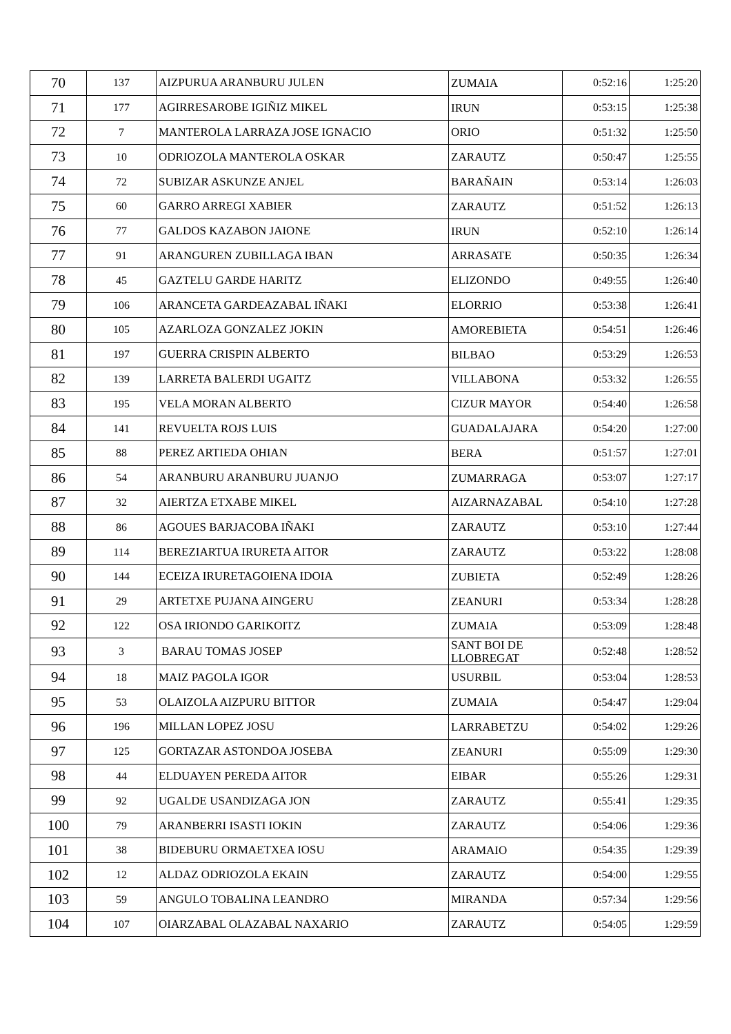| 70 | 137 | AIZPURUA ARANBURU JULEN | ZUMAIA | 0:52:16 | 1:25:20 |
| 71 | 177 | AGIRRESAROBE IGIÑIZ MIKEL | IRUN | 0:53:15 | 1:25:38 |
| 72 | 7 | MANTEROLA LARRAZA JOSE IGNACIO | ORIO | 0:51:32 | 1:25:50 |
| 73 | 10 | ODRIOZOLA MANTEROLA OSKAR | ZARAUTZ | 0:50:47 | 1:25:55 |
| 74 | 72 | SUBIZAR ASKUNZE ANJEL | BARAÑAIN | 0:53:14 | 1:26:03 |
| 75 | 60 | GARRO ARREGI XABIER | ZARAUTZ | 0:51:52 | 1:26:13 |
| 76 | 77 | GALDOS KAZABON JAIONE | IRUN | 0:52:10 | 1:26:14 |
| 77 | 91 | ARANGUREN ZUBILLAGA IBAN | ARRASATE | 0:50:35 | 1:26:34 |
| 78 | 45 | GAZTELU GARDE HARITZ | ELIZONDO | 0:49:55 | 1:26:40 |
| 79 | 106 | ARANCETA GARDEAZABAL IÑAKI | ELORRIO | 0:53:38 | 1:26:41 |
| 80 | 105 | AZARLOZA GONZALEZ JOKIN | AMOREBIETA | 0:54:51 | 1:26:46 |
| 81 | 197 | GUERRA CRISPIN ALBERTO | BILBAO | 0:53:29 | 1:26:53 |
| 82 | 139 | LARRETA BALERDI UGAITZ | VILLABONA | 0:53:32 | 1:26:55 |
| 83 | 195 | VELA MORAN ALBERTO | CIZUR MAYOR | 0:54:40 | 1:26:58 |
| 84 | 141 | REVUELTA ROJS LUIS | GUADALAJARA | 0:54:20 | 1:27:00 |
| 85 | 88 | PEREZ ARTIEDA OHIAN | BERA | 0:51:57 | 1:27:01 |
| 86 | 54 | ARANBURU ARANBURU JUANJO | ZUMARRAGA | 0:53:07 | 1:27:17 |
| 87 | 32 | AIERTZA ETXABE MIKEL | AIZARNAZABAL | 0:54:10 | 1:27:28 |
| 88 | 86 | AGOUES BARJACOBA IÑAKI | ZARAUTZ | 0:53:10 | 1:27:44 |
| 89 | 114 | BEREZIARTUA IRURETA AITOR | ZARAUTZ | 0:53:22 | 1:28:08 |
| 90 | 144 | ECEIZA IRURETAGOIENA IDOIA | ZUBIETA | 0:52:49 | 1:28:26 |
| 91 | 29 | ARTETXE PUJANA AINGERU | ZEANURI | 0:53:34 | 1:28:28 |
| 92 | 122 | OSA IRIONDO GARIKOITZ | ZUMAIA | 0:53:09 | 1:28:48 |
| 93 | 3 | BARAU TOMAS JOSEP | SANT BOI DE LLOBREGAT | 0:52:48 | 1:28:52 |
| 94 | 18 | MAIZ PAGOLA IGOR | USURBIL | 0:53:04 | 1:28:53 |
| 95 | 53 | OLAIZOLA AIZPURU BITTOR | ZUMAIA | 0:54:47 | 1:29:04 |
| 96 | 196 | MILLAN LOPEZ JOSU | LARRABETZU | 0:54:02 | 1:29:26 |
| 97 | 125 | GORTAZAR ASTONDOA JOSEBA | ZEANURI | 0:55:09 | 1:29:30 |
| 98 | 44 | ELDUAYEN PEREDA AITOR | EIBAR | 0:55:26 | 1:29:31 |
| 99 | 92 | UGALDE USANDIZAGA JON | ZARAUTZ | 0:55:41 | 1:29:35 |
| 100 | 79 | ARANBERRI ISASTI IOKIN | ZARAUTZ | 0:54:06 | 1:29:36 |
| 101 | 38 | BIDEBURU ORMAETXEA IOSU | ARAMAIO | 0:54:35 | 1:29:39 |
| 102 | 12 | ALDAZ ODRIOZOLA EKAIN | ZARAUTZ | 0:54:00 | 1:29:55 |
| 103 | 59 | ANGULO TOBALINA LEANDRO | MIRANDA | 0:57:34 | 1:29:56 |
| 104 | 107 | OIARZABAL OLAZABAL NAXARIO | ZARAUTZ | 0:54:05 | 1:29:59 |